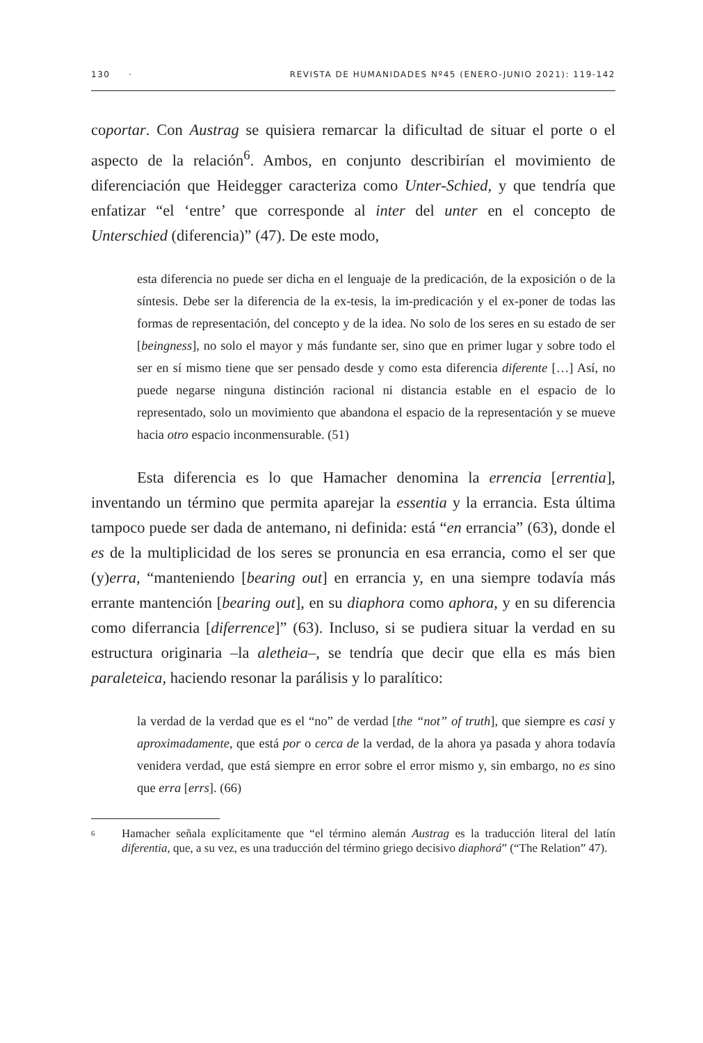130 · REVISTA DE HUMANIDADES Nº45 (ENERO-JUNIO 2021): 119-142
coportar. Con Austrag se quisiera remarcar la dificultad de situar el porte o el aspecto de la relación<sup>6</sup>. Ambos, en conjunto describirían el movimiento de diferenciación que Heidegger caracteriza como Unter-Schied, y que tendría que enfatizar “el ‘entre’ que corresponde al inter del unter en el concepto de Unterschied (diferencia)” (47). De este modo,
esta diferencia no puede ser dicha en el lenguaje de la predicación, de la exposición o de la síntesis. Debe ser la diferencia de la ex-tesis, la im-predicación y el ex-poner de todas las formas de representación, del concepto y de la idea. No solo de los seres en su estado de ser [beingness], no solo el mayor y más fundante ser, sino que en primer lugar y sobre todo el ser en sí mismo tiene que ser pensado desde y como esta diferencia diferente […] Así, no puede negarse ninguna distinción racional ni distancia estable en el espacio de lo representado, solo un movimiento que abandona el espacio de la representación y se mueve hacia otro espacio inconmensurable. (51)
Esta diferencia es lo que Hamacher denomina la errencia [errentia], inventando un término que permita aparejar la essentia y la errancia. Esta última tampoco puede ser dada de antemano, ni definida: está “en errancia” (63), donde el es de la multiplicidad de los seres se pronuncia en esa errancia, como el ser que (y)erra, “manteniendo [bearing out] en errancia y, en una siempre todavía más errante mantención [bearing out], en su diaphora como aphora, y en su diferencia como diferrancia [diferrence]” (63). Incluso, si se pudiera situar la verdad en su estructura originaria –la aletheia–, se tendría que decir que ella es más bien paraleteica, haciendo resonar la parálisis y lo paralítico:
la verdad de la verdad que es el “no” de verdad [the “not” of truth], que siempre es casi y aproximadamente, que está por o cerca de la verdad, de la ahora ya pasada y ahora todavía venidera verdad, que está siempre en error sobre el error mismo y, sin embargo, no es sino que erra [errs]. (66)
<sup>6</sup>
Hamacher señala explícitamente que “el término alemán Austrag es la traducción literal del latín diferentia, que, a su vez, es una traducción del término griego decisivo diaphorá” (“The Relation” 47).